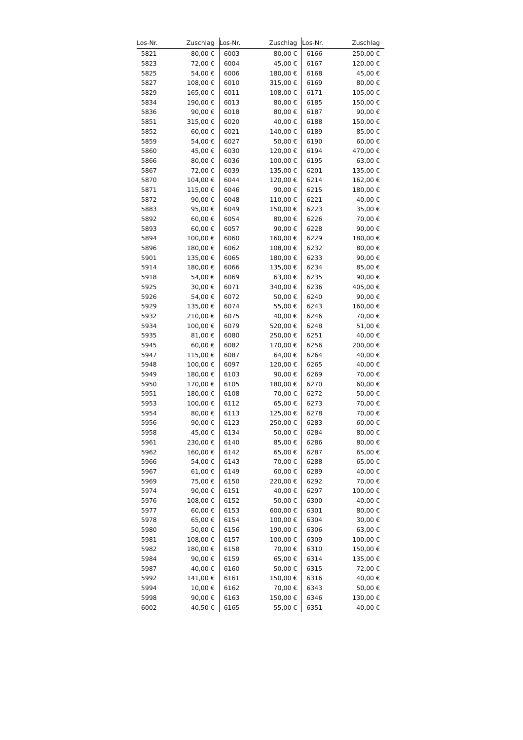| Los-Nr. | Zuschlag | Los-Nr. | Zuschlag | Los-Nr. | Zuschlag |
| --- | --- | --- | --- | --- | --- |
| 5821 | 80,00 € | 6003 | 80,00 € | 6166 | 250,00 € |
| 5823 | 72,00 € | 6004 | 45,00 € | 6167 | 120,00 € |
| 5825 | 54,00 € | 6006 | 180,00 € | 6168 | 45,00 € |
| 5827 | 108,00 € | 6010 | 315,00 € | 6169 | 80,00 € |
| 5829 | 165,00 € | 6011 | 108,00 € | 6171 | 105,00 € |
| 5834 | 190,00 € | 6013 | 80,00 € | 6185 | 150,00 € |
| 5836 | 90,00 € | 6018 | 80,00 € | 6187 | 90,00 € |
| 5851 | 315,00 € | 6020 | 40,00 € | 6188 | 150,00 € |
| 5852 | 60,00 € | 6021 | 140,00 € | 6189 | 85,00 € |
| 5859 | 54,00 € | 6027 | 50,00 € | 6190 | 60,00 € |
| 5860 | 45,00 € | 6030 | 120,00 € | 6194 | 470,00 € |
| 5866 | 80,00 € | 6036 | 100,00 € | 6195 | 63,00 € |
| 5867 | 72,00 € | 6039 | 135,00 € | 6201 | 135,00 € |
| 5870 | 104,00 € | 6044 | 120,00 € | 6214 | 162,00 € |
| 5871 | 115,00 € | 6046 | 90,00 € | 6215 | 180,00 € |
| 5872 | 90,00 € | 6048 | 110,00 € | 6221 | 40,00 € |
| 5883 | 95,00 € | 6049 | 150,00 € | 6223 | 35,00 € |
| 5892 | 60,00 € | 6054 | 80,00 € | 6226 | 70,00 € |
| 5893 | 60,00 € | 6057 | 90,00 € | 6228 | 90,00 € |
| 5894 | 100,00 € | 6060 | 160,00 € | 6229 | 180,00 € |
| 5896 | 180,00 € | 6062 | 108,00 € | 6232 | 80,00 € |
| 5901 | 135,00 € | 6065 | 180,00 € | 6233 | 90,00 € |
| 5914 | 180,00 € | 6066 | 135,00 € | 6234 | 85,00 € |
| 5918 | 54,00 € | 6069 | 63,00 € | 6235 | 90,00 € |
| 5925 | 30,00 € | 6071 | 340,00 € | 6236 | 405,00 € |
| 5926 | 54,00 € | 6072 | 50,00 € | 6240 | 90,00 € |
| 5929 | 135,00 € | 6074 | 55,00 € | 6243 | 160,00 € |
| 5932 | 210,00 € | 6075 | 40,00 € | 6246 | 70,00 € |
| 5934 | 100,00 € | 6079 | 520,00 € | 6248 | 51,00 € |
| 5935 | 81,00 € | 6080 | 250,00 € | 6251 | 40,00 € |
| 5945 | 60,00 € | 6082 | 170,00 € | 6256 | 200,00 € |
| 5947 | 115,00 € | 6087 | 64,00 € | 6264 | 40,00 € |
| 5948 | 100,00 € | 6097 | 120,00 € | 6265 | 40,00 € |
| 5949 | 180,00 € | 6103 | 90,00 € | 6269 | 70,00 € |
| 5950 | 170,00 € | 6105 | 180,00 € | 6270 | 60,00 € |
| 5951 | 180,00 € | 6108 | 70,00 € | 6272 | 50,00 € |
| 5953 | 100,00 € | 6112 | 65,00 € | 6273 | 70,00 € |
| 5954 | 80,00 € | 6113 | 125,00 € | 6278 | 70,00 € |
| 5956 | 90,00 € | 6123 | 250,00 € | 6283 | 60,00 € |
| 5958 | 45,00 € | 6134 | 50,00 € | 6284 | 80,00 € |
| 5961 | 230,00 € | 6140 | 85,00 € | 6286 | 80,00 € |
| 5962 | 160,00 € | 6142 | 65,00 € | 6287 | 65,00 € |
| 5966 | 54,00 € | 6143 | 70,00 € | 6288 | 65,00 € |
| 5967 | 61,00 € | 6149 | 60,00 € | 6289 | 40,00 € |
| 5969 | 75,00 € | 6150 | 220,00 € | 6292 | 70,00 € |
| 5974 | 90,00 € | 6151 | 40,00 € | 6297 | 100,00 € |
| 5976 | 108,00 € | 6152 | 50,00 € | 6300 | 40,00 € |
| 5977 | 60,00 € | 6153 | 600,00 € | 6301 | 80,00 € |
| 5978 | 65,00 € | 6154 | 100,00 € | 6304 | 30,00 € |
| 5980 | 50,00 € | 6156 | 190,00 € | 6306 | 63,00 € |
| 5981 | 108,00 € | 6157 | 100,00 € | 6309 | 100,00 € |
| 5982 | 180,00 € | 6158 | 70,00 € | 6310 | 150,00 € |
| 5984 | 90,00 € | 6159 | 65,00 € | 6314 | 135,00 € |
| 5987 | 40,00 € | 6160 | 50,00 € | 6315 | 72,00 € |
| 5992 | 141,00 € | 6161 | 150,00 € | 6316 | 40,00 € |
| 5994 | 10,00 € | 6162 | 70,00 € | 6343 | 50,00 € |
| 5998 | 90,00 € | 6163 | 150,00 € | 6346 | 130,00 € |
| 6002 | 40,50 € | 6165 | 55,00 € | 6351 | 40,00 € |